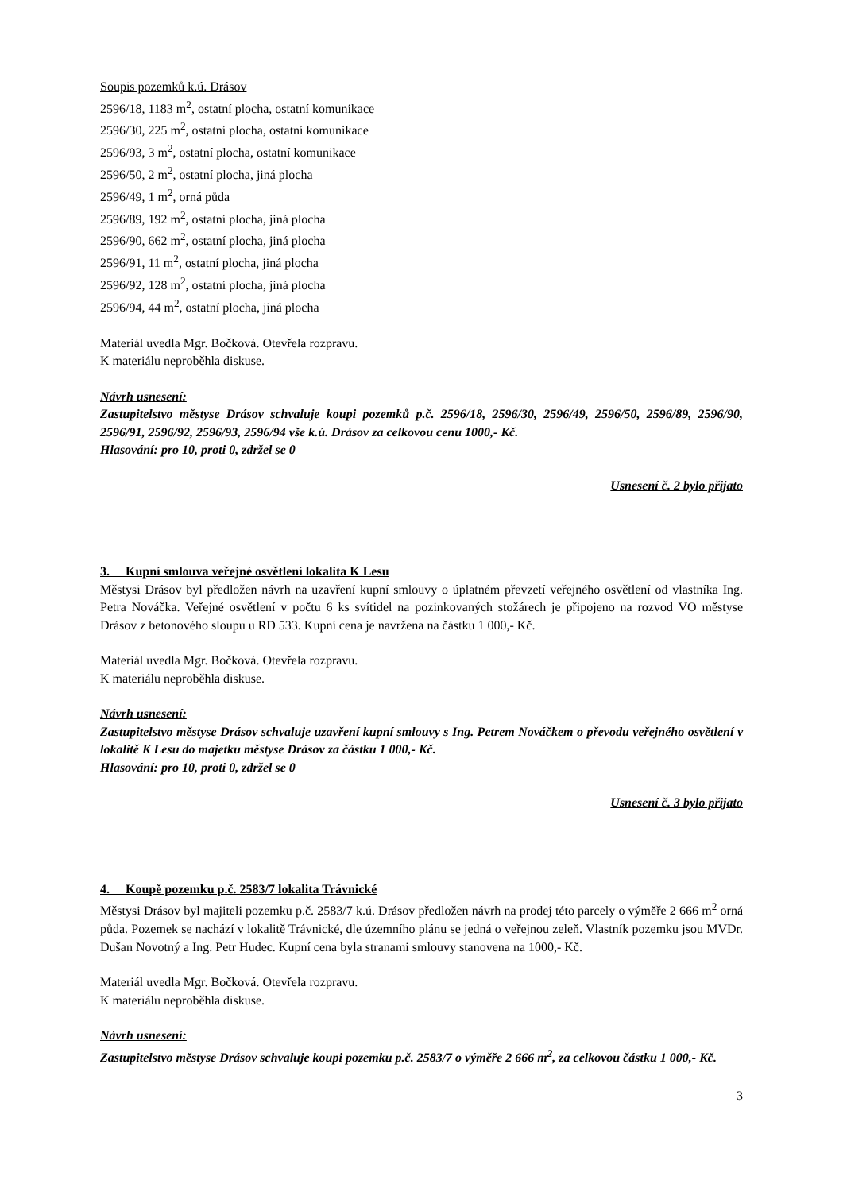Soupis pozemků k.ú. Drásov
2596/18, 1183 m<sup>2</sup>, ostatní plocha, ostatní komunikace
2596/30, 225 m<sup>2</sup>, ostatní plocha, ostatní komunikace
2596/93, 3 m<sup>2</sup>, ostatní plocha, ostatní komunikace
2596/50, 2 m<sup>2</sup>, ostatní plocha, jiná plocha
2596/49, 1 m<sup>2</sup>, orná půda
2596/89, 192 m<sup>2</sup>, ostatní plocha, jiná plocha
2596/90, 662 m<sup>2</sup>, ostatní plocha, jiná plocha
2596/91, 11 m<sup>2</sup>, ostatní plocha, jiná plocha
2596/92, 128 m<sup>2</sup>, ostatní plocha, jiná plocha
2596/94, 44 m<sup>2</sup>, ostatní plocha, jiná plocha
Materiál uvedla Mgr. Bočková. Otevřela rozpravu.
K materiálu neproběhla diskuse.
Návrh usnesení:
Zastupitelstvo městyse Drásov schvaluje koupi pozemků p.č. 2596/18, 2596/30, 2596/49, 2596/50, 2596/89, 2596/90, 2596/91, 2596/92, 2596/93, 2596/94 vše k.ú. Drásov za celkovou cenu 1000,- Kč.
Hlasování: pro 10, proti 0, zdržel se 0
Usnesení č. 2 bylo přijato
3. Kupní smlouva veřejné osvětlení lokalita K Lesu
Městysi Drásov byl předložen návrh na uzavření kupní smlouvy o úplatném převzetí veřejného osvětlení od vlastníka Ing. Petra Nováčka. Veřejné osvětlení v počtu 6 ks svítidel na pozinkovaných stožárech je připojeno na rozvod VO městyse Drásov z betonového sloupu u RD 533. Kupní cena je navržena na částku 1 000,- Kč.
Materiál uvedla Mgr. Bočková. Otevřela rozpravu.
K materiálu neproběhla diskuse.
Návrh usnesení:
Zastupitelstvo městyse Drásov schvaluje uzavření kupní smlouvy s Ing. Petrem Nováčkem o převodu veřejného osvětlení v lokalitě K Lesu do majetku městyse Drásov za částku 1 000,- Kč.
Hlasování: pro 10, proti 0, zdržel se 0
Usnesení č. 3 bylo přijato
4. Koupě pozemku p.č. 2583/7 lokalita Trávnické
Městysi Drásov byl majiteli pozemku p.č. 2583/7 k.ú. Drásov předložen návrh na prodej této parcely o výměře 2 666 m<sup>2</sup> orná půda. Pozemek se nachází v lokalitě Trávnické, dle územního plánu se jedná o veřejnou zeleň. Vlastník pozemku jsou MVDr. Dušan Novotný a Ing. Petr Hudec. Kupní cena byla stranami smlouvy stanovena na 1000,- Kč.
Materiál uvedla Mgr. Bočková. Otevřela rozpravu.
K materiálu neproběhla diskuse.
Návrh usnesení:
Zastupitelstvo městyse Drásov schvaluje koupi pozemku p.č. 2583/7 o výměře 2 666 m<sup>2</sup>, za celkovou částku 1 000,- Kč.
3